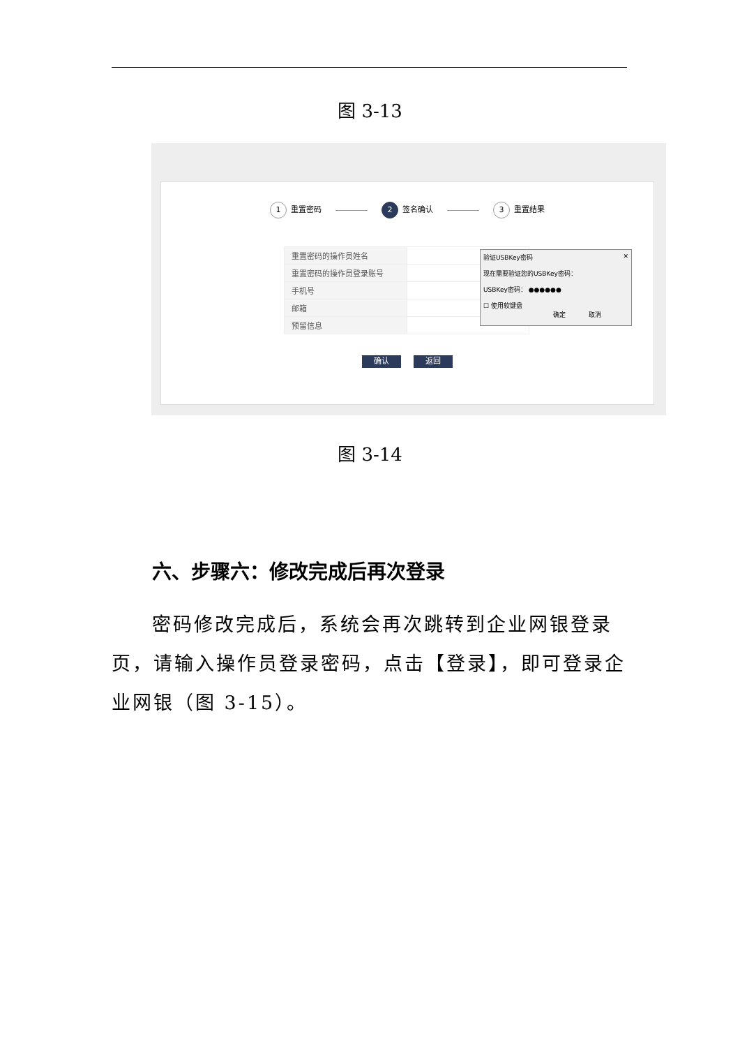图 3-13
1 重置密码 2 签名确认 3 重置结果
| 重置密码的操作员姓名 | |
| 重置密码的操作员登录账号 | |
| 手机号 | |
| 邮箱 | |
| 预留信息 | |
确认 返回
验证USBKey密码 ✕
现在需要验证您的USBKey密码：
USBKey密码： ●●●●●●
☐ 使用软键盘
确定 取消
图 3-14
六、步骤六：修改完成后再次登录
密码修改完成后，系统会再次跳转到企业网银登录页，请输入操作员登录密码，点击【登录】，即可登录企业网银（图 3-15）。